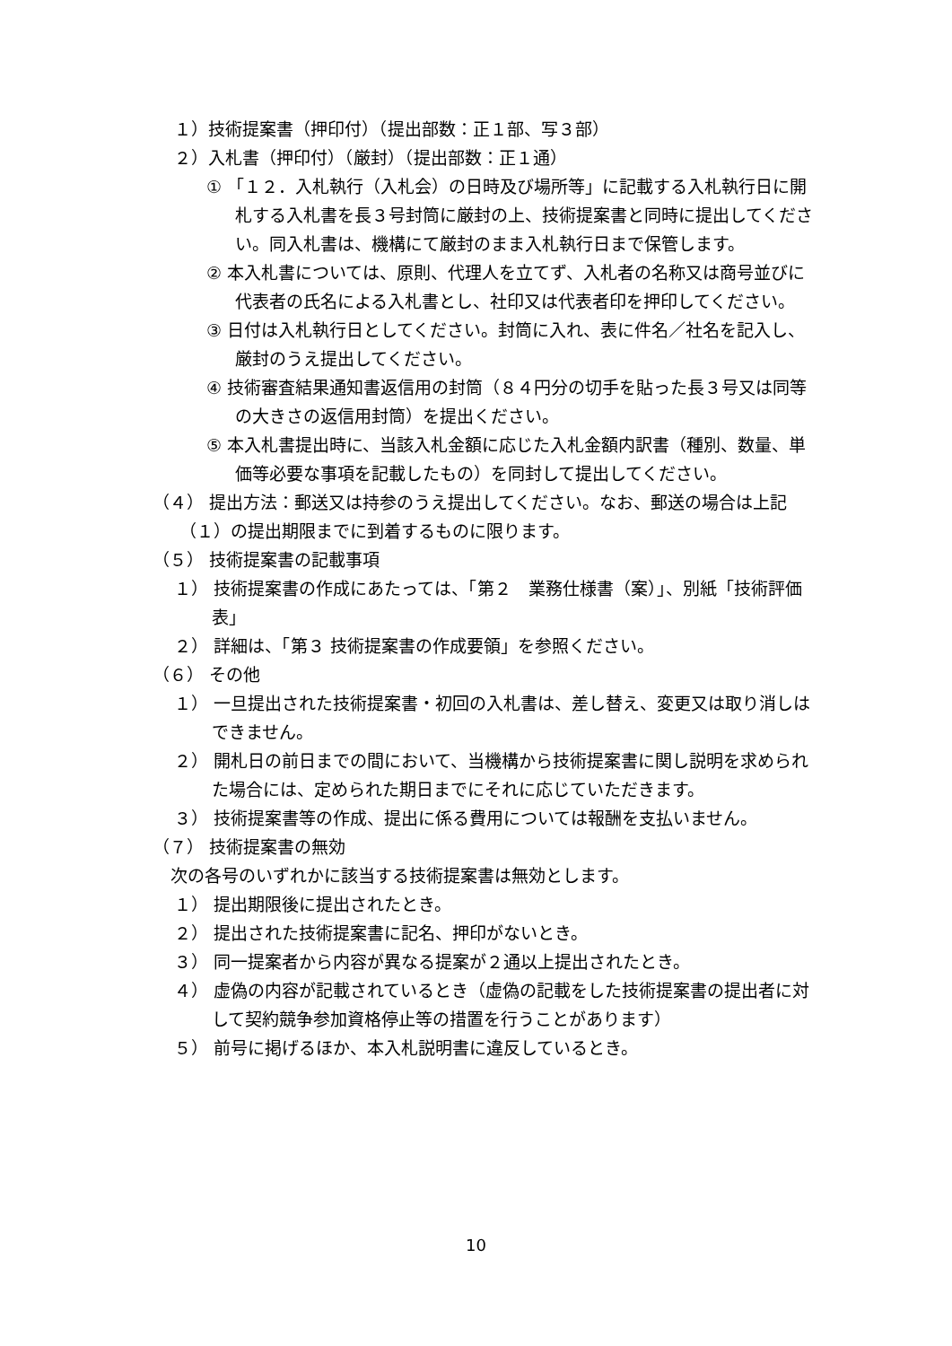１）技術提案書（押印付）（提出部数：正１部、写３部）
２）入札書（押印付）（厳封）（提出部数：正１通）
① 「１２．入札執行（入札会）の日時及び場所等」に記載する入札執行日に開札する入札書を長３号封筒に厳封の上、技術提案書と同時に提出してください。同入札書は、機構にて厳封のまま入札執行日まで保管します。
② 本入札書については、原則、代理人を立てず、入札者の名称又は商号並びに代表者の氏名による入札書とし、社印又は代表者印を押印してください。
③ 日付は入札執行日としてください。封筒に入れ、表に件名／社名を記入し、厳封のうえ提出してください。
④ 技術審査結果通知書返信用の封筒（８４円分の切手を貼った長３号又は同等の大きさの返信用封筒）を提出ください。
⑤ 本入札書提出時に、当該入札金額に応じた入札金額内訳書（種別、数量、単価等必要な事項を記載したもの）を同封して提出してください。
（４） 提出方法：郵送又は持参のうえ提出してください。なお、郵送の場合は上記（１）の提出期限までに到着するものに限ります。
（５） 技術提案書の記載事項
１） 技術提案書の作成にあたっては、「第２　業務仕様書（案）」、別紙「技術評価表」
２） 詳細は、「第３ 技術提案書の作成要領」を参照ください。
（６） その他
１） 一旦提出された技術提案書・初回の入札書は、差し替え、変更又は取り消しはできません。
２） 開札日の前日までの間において、当機構から技術提案書に関し説明を求められた場合には、定められた期日までにそれに応じていただきます。
３） 技術提案書等の作成、提出に係る費用については報酬を支払いません。
（７） 技術提案書の無効
次の各号のいずれかに該当する技術提案書は無効とします。
１） 提出期限後に提出されたとき。
２） 提出された技術提案書に記名、押印がないとき。
３） 同一提案者から内容が異なる提案が２通以上提出されたとき。
４） 虚偽の内容が記載されているとき（虚偽の記載をした技術提案書の提出者に対して契約競争参加資格停止等の措置を行うことがあります）
５） 前号に掲げるほか、本入札説明書に違反しているとき。
10